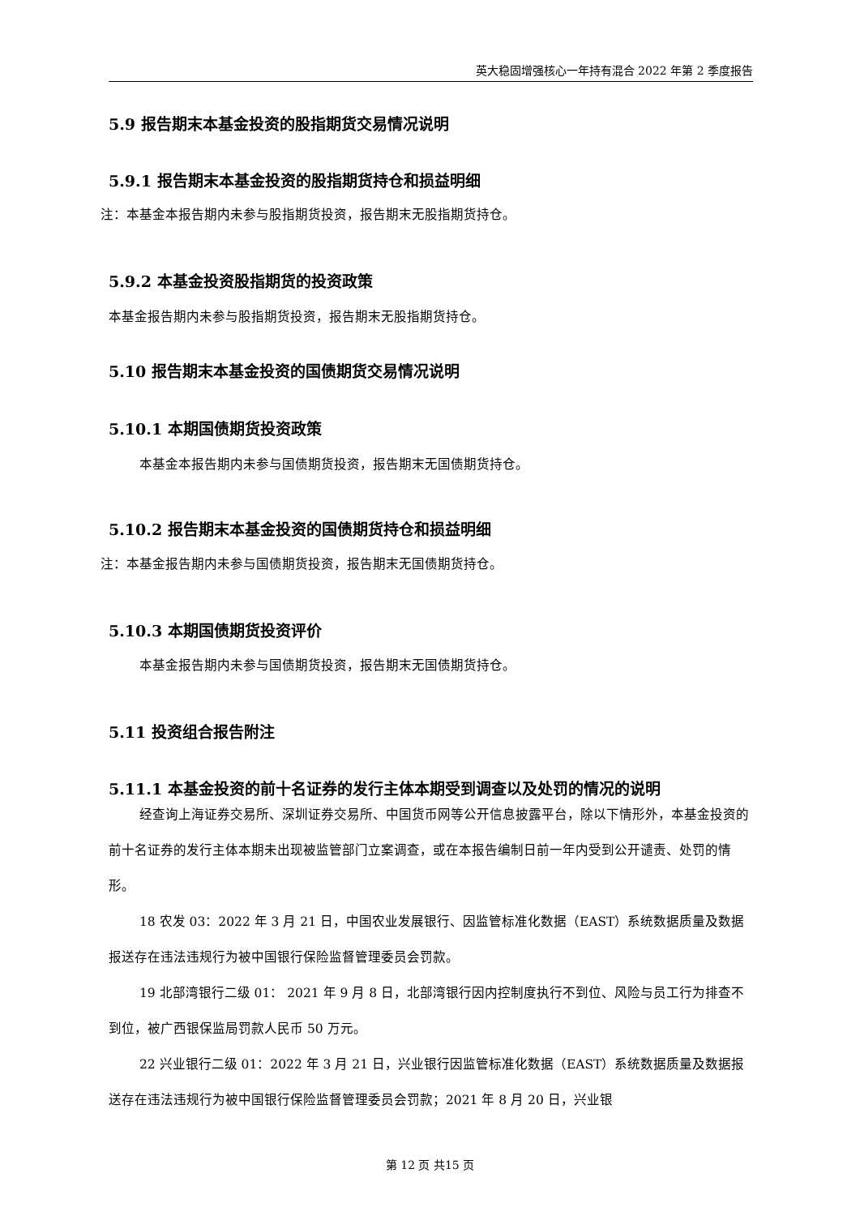英大稳固增强核心一年持有混合 2022 年第 2 季度报告
5.9 报告期末本基金投资的股指期货交易情况说明
5.9.1 报告期末本基金投资的股指期货持仓和损益明细
注：本基金本报告期内未参与股指期货投资，报告期末无股指期货持仓。
5.9.2 本基金投资股指期货的投资政策
本基金报告期内未参与股指期货投资，报告期末无股指期货持仓。
5.10 报告期末本基金投资的国债期货交易情况说明
5.10.1 本期国债期货投资政策
本基金本报告期内未参与国债期货投资，报告期末无国债期货持仓。
5.10.2 报告期末本基金投资的国债期货持仓和损益明细
注：本基金报告期内未参与国债期货投资，报告期末无国债期货持仓。
5.10.3 本期国债期货投资评价
本基金报告期内未参与国债期货投资，报告期末无国债期货持仓。
5.11 投资组合报告附注
5.11.1 本基金投资的前十名证券的发行主体本期受到调查以及处罚的情况的说明
经查询上海证券交易所、深圳证券交易所、中国货币网等公开信息披露平台，除以下情形外，本基金投资的前十名证券的发行主体本期未出现被监管部门立案调查，或在本报告编制日前一年内受到公开谴责、处罚的情形。
18 农发 03：2022 年 3 月 21 日，中国农业发展银行、因监管标准化数据（EAST）系统数据质量及数据报送存在违法违规行为被中国银行保险监督管理委员会罚款。
19 北部湾银行二级 01： 2021 年 9 月 8 日，北部湾银行因内控制度执行不到位、风险与员工行为排查不到位，被广西银保监局罚款人民币 50 万元。
22 兴业银行二级 01：2022 年 3 月 21 日，兴业银行因监管标准化数据（EAST）系统数据质量及数据报送存在违法违规行为被中国银行保险监督管理委员会罚款；2021 年 8 月 20 日，兴业银
第 12 页 共15 页